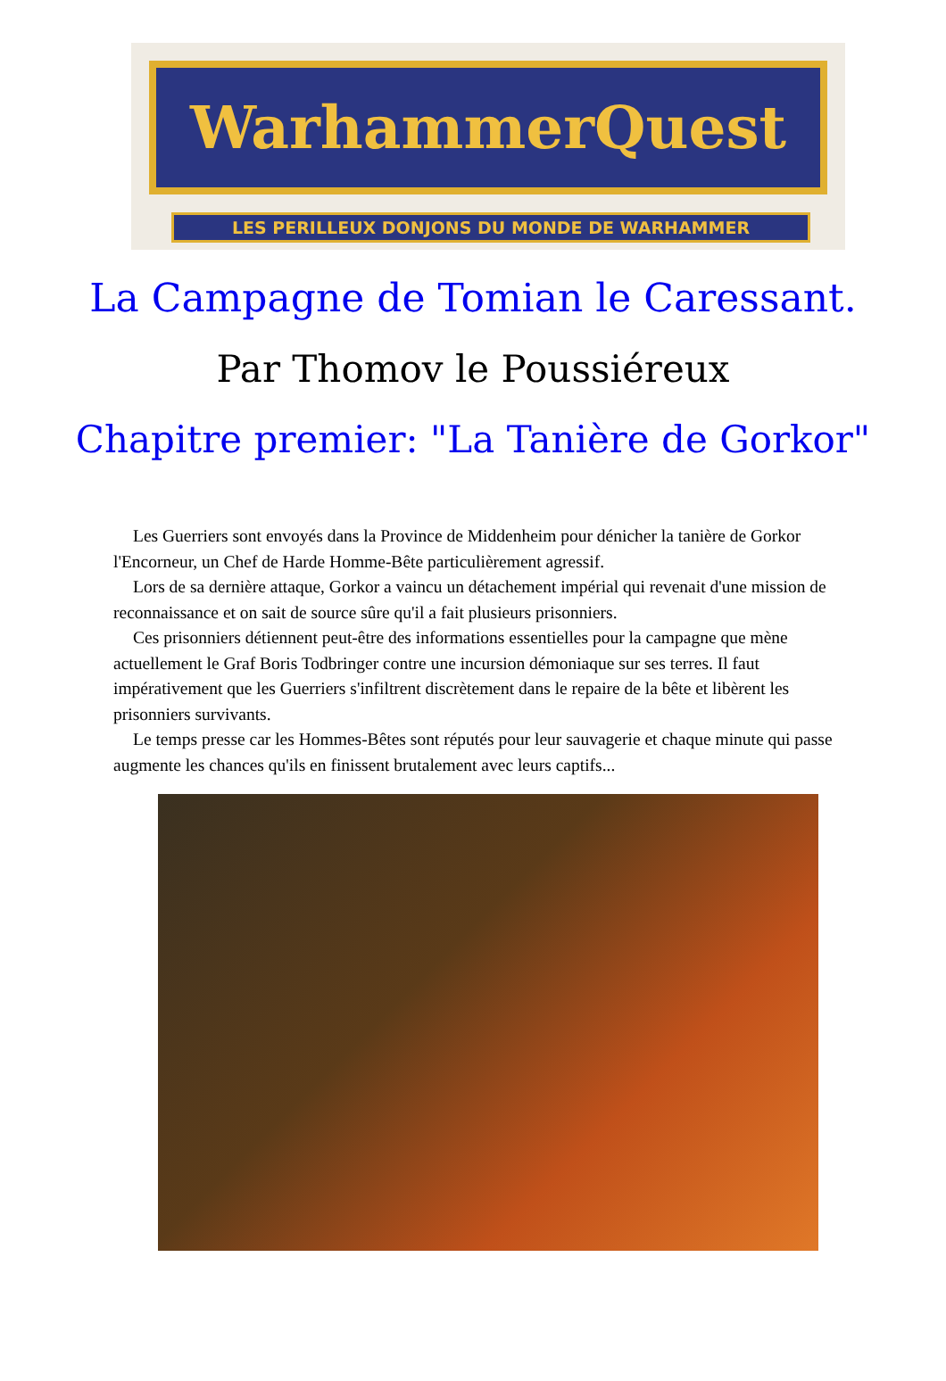WarhammerQuest
LES PERILLEUX DONJONS DU MONDE DE WARHAMMER
La Campagne de Tomian le Caressant.
Par Thomov le Poussiéreux
Chapitre premier: "La Tanière de Gorkor"
Les Guerriers sont envoyés dans la Province de Middenheim pour dénicher la tanière de Gorkor l'Encorneur, un Chef de Harde Homme-Bête particulièrement agressif.
Lors de sa dernière attaque, Gorkor a vaincu un détachement impérial qui revenait d'une mission de reconnaissance et on sait de source sûre qu'il a fait plusieurs prisonniers.
Ces prisonniers détiennent peut-être des informations essentielles pour la campagne que mène actuellement le Graf Boris Todbringer contre une incursion démoniaque sur ses terres. Il faut impérativement que les Guerriers s'infiltrent discrètement dans le repaire de la bête et libèrent les prisonniers survivants.
Le temps presse car les Hommes-Bêtes sont réputés pour leur sauvagerie et chaque minute qui passe augmente les chances qu'ils en finissent brutalement avec leurs captifs...